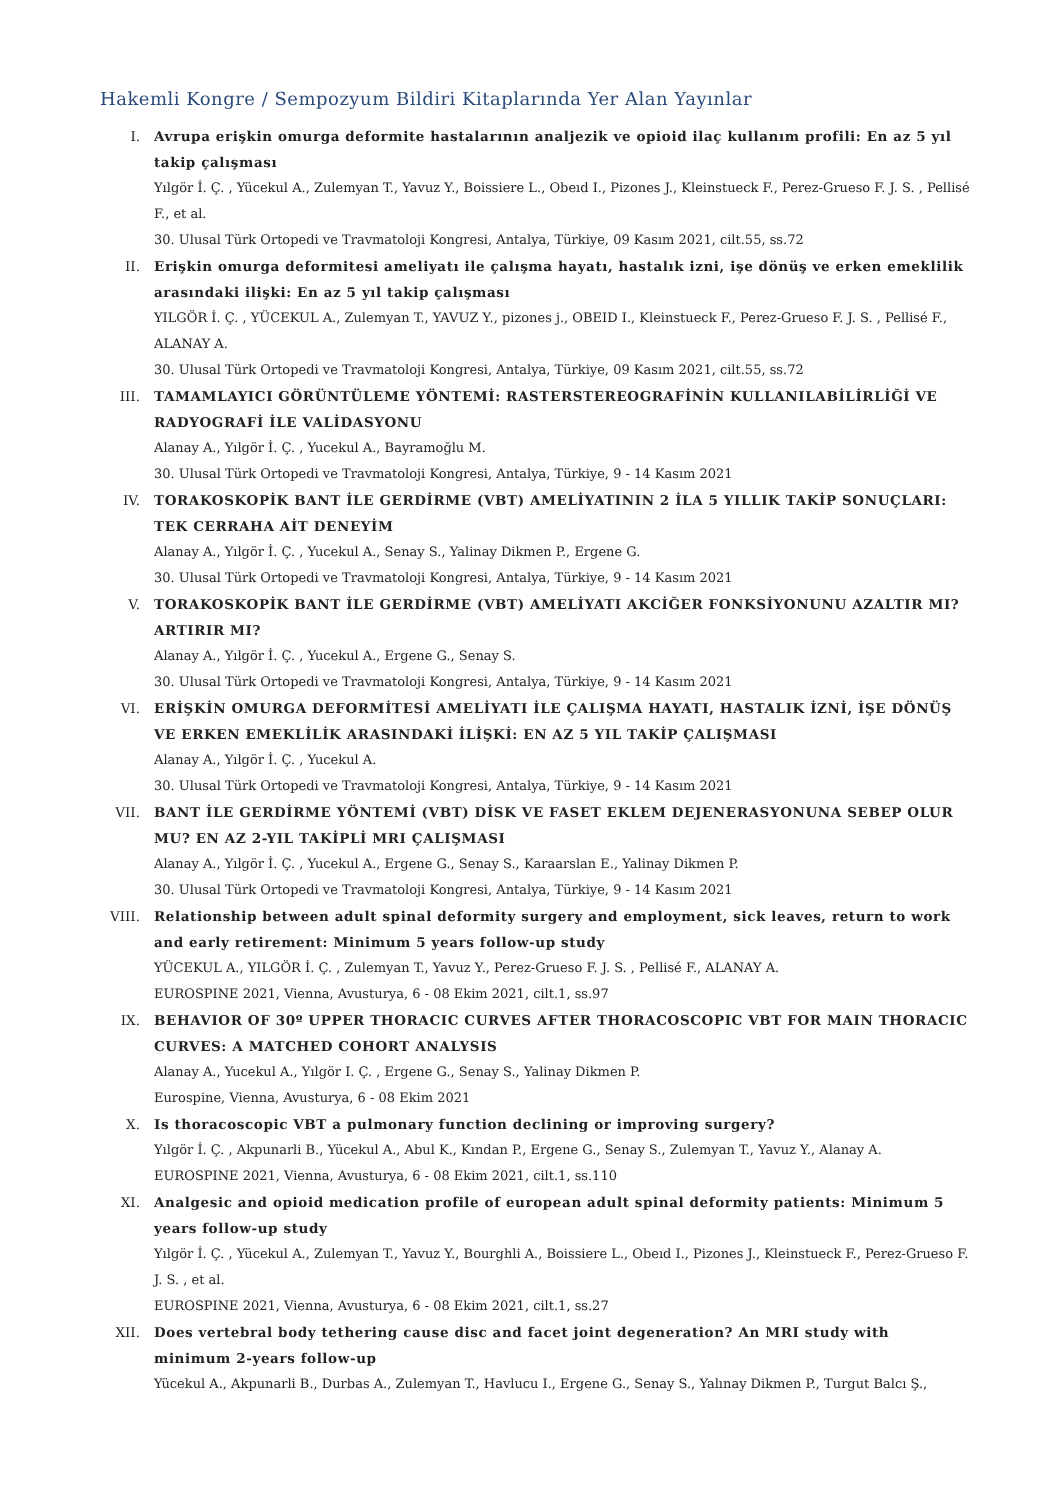Hakemli Kongre / Sempozyum Bildiri Kitaplarında Yer Alan Yayınlar
I. Avrupa erişkin omurga deformite hastalarının analjezik ve opioid ilaç kullanım profili: En az 5 yıl takip çalışması
Yılgör İ. Ç. , Yücekul A., Zulemyan T., Yavuz Y., Boissiere L., Obeıd I., Pizones J., Kleinstueck F., Perez-Grueso F. J. S. , Pellisé F., et al.
30. Ulusal Türk Ortopedi ve Travmatoloji Kongresi, Antalya, Türkiye, 09 Kasım 2021, cilt.55, ss.72
II. Erişkin omurga deformitesi ameliyatı ile çalışma hayatı, hastalık izni, işe dönüş ve erken emeklilik arasındaki ilişki: En az 5 yıl takip çalışması
YILGÖR İ. Ç. , YÜCEKUL A., Zulemyan T., YAVUZ Y., pizones j., OBEID I., Kleinstueck F., Perez-Grueso F. J. S. , Pellisé F., ALANAY A.
30. Ulusal Türk Ortopedi ve Travmatoloji Kongresi, Antalya, Türkiye, 09 Kasım 2021, cilt.55, ss.72
III. TAMAMLAYICI GÖRÜNTÜLEME YÖNTEMİ: RASTERSTEREOGRAFİNİN KULLANILABİLİRLİĞİ VE RADYOGRAFİ İLE VALİDASYONU
Alanay A., Yılgör İ. Ç. , Yucekul A., Bayramoğlu M.
30. Ulusal Türk Ortopedi ve Travmatoloji Kongresi, Antalya, Türkiye, 9 - 14 Kasım 2021
IV. TORAKOSKOPİK BANT İLE GERDİRME (VBT) AMELİYATININ 2 İLA 5 YILLIK TAKİP SONUÇLARI: TEK CERRAHA AİT DENEYİM
Alanay A., Yılgör İ. Ç. , Yucekul A., Senay S., Yalinay Dikmen P., Ergene G.
30. Ulusal Türk Ortopedi ve Travmatoloji Kongresi, Antalya, Türkiye, 9 - 14 Kasım 2021
V. TORAKOSKOPİK BANT İLE GERDİRME (VBT) AMELİYATI AKCİĞER FONKSİYONUNU AZALTIR MI? ARTIRIR MI?
Alanay A., Yılgör İ. Ç. , Yucekul A., Ergene G., Senay S.
30. Ulusal Türk Ortopedi ve Travmatoloji Kongresi, Antalya, Türkiye, 9 - 14 Kasım 2021
VI. ERİŞKİN OMURGA DEFORMİTESİ AMELİYATI İLE ÇALIŞMA HAYATI, HASTALIK İZNİ, İŞE DÖNÜŞ VE ERKEN EMEKLİLİK ARASINDAKİ İLİŞKİ: EN AZ 5 YIL TAKİP ÇALIŞMASI
Alanay A., Yılgör İ. Ç. , Yucekul A.
30. Ulusal Türk Ortopedi ve Travmatoloji Kongresi, Antalya, Türkiye, 9 - 14 Kasım 2021
VII. BANT İLE GERDİRME YÖNTEMİ (VBT) DİSK VE FASET EKLEM DEJENERASYONUNA SEBEP OLUR MU? EN AZ 2-YIL TAKİPLİ MRI ÇALIŞMASI
Alanay A., Yılgör İ. Ç. , Yucekul A., Ergene G., Senay S., Karaarslan E., Yalinay Dikmen P.
30. Ulusal Türk Ortopedi ve Travmatoloji Kongresi, Antalya, Türkiye, 9 - 14 Kasım 2021
VIII.
Relationship between adult spinal deformity surgery and employment, sick leaves, return to work and early retirement: Minimum 5 years follow-up study
YÜCEKUL A., YILGÖR İ. Ç. , Zulemyan T., Yavuz Y., Perez-Grueso F. J. S. , Pellisé F., ALANAY A.
EUROSPINE 2021, Vienna, Avusturya, 6 - 08 Ekim 2021, cilt.1, ss.97
IX. BEHAVIOR OF 30º UPPER THORACIC CURVES AFTER THORACOSCOPIC VBT FOR MAIN THORACIC CURVES: A MATCHED COHORT ANALYSIS
Alanay A., Yucekul A., Yılgör I. Ç. , Ergene G., Senay S., Yalinay Dikmen P.
Eurospine, Vienna, Avusturya, 6 - 08 Ekim 2021
X. Is thoracoscopic VBT a pulmonary function declining or improving surgery?
Yılgör İ. Ç. , Akpunarli B., Yücekul A., Abul K., Kından P., Ergene G., Senay S., Zulemyan T., Yavuz Y., Alanay A.
EUROSPINE 2021, Vienna, Avusturya, 6 - 08 Ekim 2021, cilt.1, ss.110
XI. Analgesic and opioid medication profile of european adult spinal deformity patients: Minimum 5 years follow-up study
Yılgör İ. Ç. , Yücekul A., Zulemyan T., Yavuz Y., Bourghli A., Boissiere L., Obeıd I., Pizones J., Kleinstueck F., Perez-Grueso F. J. S. , et al.
EUROSPINE 2021, Vienna, Avusturya, 6 - 08 Ekim 2021, cilt.1, ss.27
XII. Does vertebral body tethering cause disc and facet joint degeneration? An MRI study with minimum 2-years follow-up
Yücekul A., Akpunarli B., Durbas A., Zulemyan T., Havlucu I., Ergene G., Senay S., Yalınay Dikmen P., Turgut Balcı Ş.,